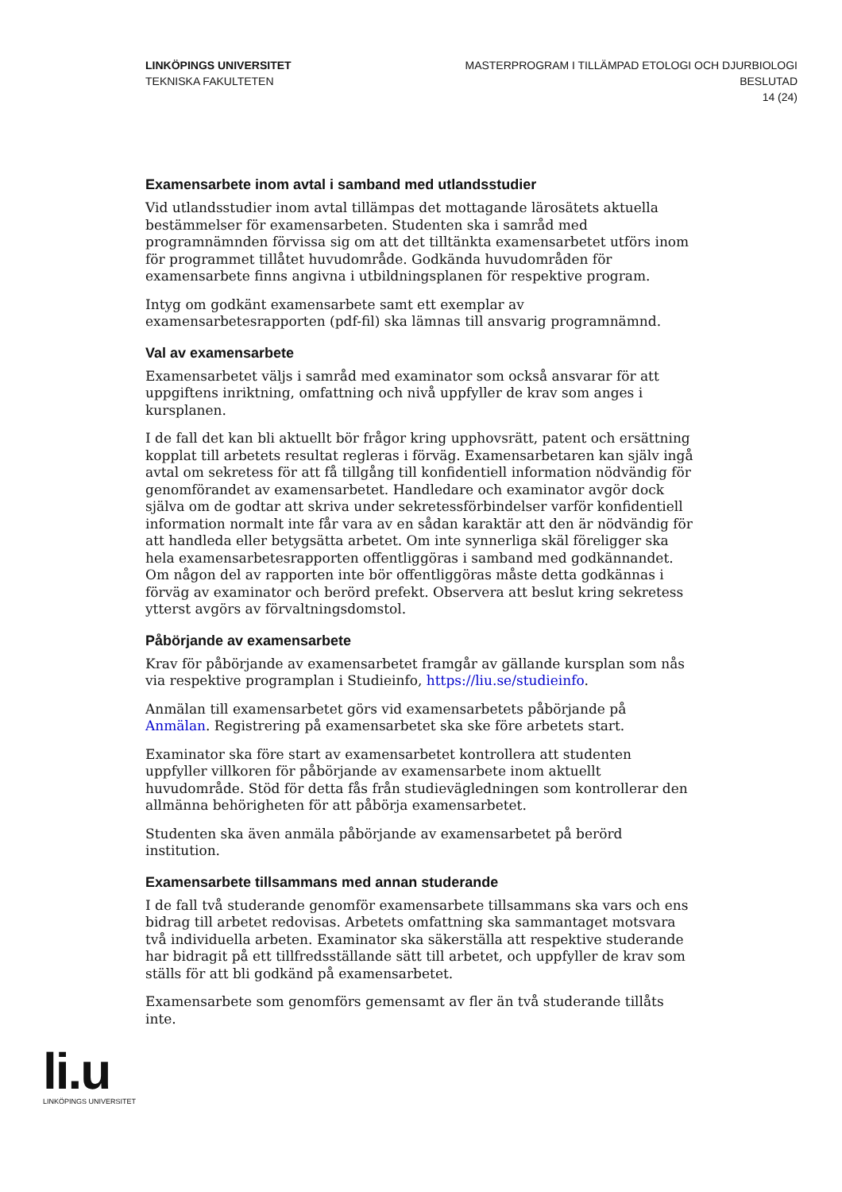LINKÖPINGS UNIVERSITET
TEKNISKA FAKULTETEN
MASTERPROGRAM I TILLÄMPAD ETOLOGI OCH DJURBIOLOGI
BESLUTAD
14 (24)
Examensarbete inom avtal i samband med utlandsstudier
Vid utlandsstudier inom avtal tillämpas det mottagande lärosätets aktuella bestämmelser för examensarbeten. Studenten ska i samråd med programnämnden förvissa sig om att det tilltänkta examensarbetet utförs inom för programmet tillåtet huvudområde. Godkända huvudområden för examensarbete finns angivna i utbildningsplanen för respektive program.
Intyg om godkänt examensarbete samt ett exemplar av examensarbetesrapporten (pdf-fil) ska lämnas till ansvarig programnämnd.
Val av examensarbete
Examensarbetet väljs i samråd med examinator som också ansvarar för att uppgiftens inriktning, omfattning och nivå uppfyller de krav som anges i kursplanen.
I de fall det kan bli aktuellt bör frågor kring upphovsrätt, patent och ersättning kopplat till arbetets resultat regleras i förväg. Examensarbetaren kan själv ingå avtal om sekretess för att få tillgång till konfidentiell information nödvändig för genomförandet av examensarbetet. Handledare och examinator avgör dock själva om de godtar att skriva under sekretessförbindelser varför konfidentiell information normalt inte får vara av en sådan karaktär att den är nödvändig för att handleda eller betygsätta arbetet. Om inte synnerliga skäl föreligger ska hela examensarbetesrapporten offentliggöras i samband med godkännandet. Om någon del av rapporten inte bör offentliggöras måste detta godkännas i förväg av examinator och berörd prefekt. Observera att beslut kring sekretess ytterst avgörs av förvaltningsdomstol.
Påbörjande av examensarbete
Krav för påbörjande av examensarbetet framgår av gällande kursplan som nås via respektive programplan i Studieinfo, https://liu.se/studieinfo.
Anmälan till examensarbetet görs vid examensarbetets påbörjande på Anmälan. Registrering på examensarbetet ska ske före arbetets start.
Examinator ska före start av examensarbetet kontrollera att studenten uppfyller villkoren för påbörjande av examensarbete inom aktuellt huvudområde. Stöd för detta fås från studievägledningen som kontrollerar den allmänna behörigheten för att påbörja examensarbetet.
Studenten ska även anmäla påbörjande av examensarbetet på berörd institution.
Examensarbete tillsammans med annan studerande
I de fall två studerande genomför examensarbete tillsammans ska vars och ens bidrag till arbetet redovisas. Arbetets omfattning ska sammantaget motsvara två individuella arbeten. Examinator ska säkerställa att respektive studerande har bidragit på ett tillfredsställande sätt till arbetet, och uppfyller de krav som ställs för att bli godkänd på examensarbetet.
Examensarbete som genomförs gemensamt av fler än två studerande tillåts inte.
li.u
LINKÖPINGS UNIVERSITET